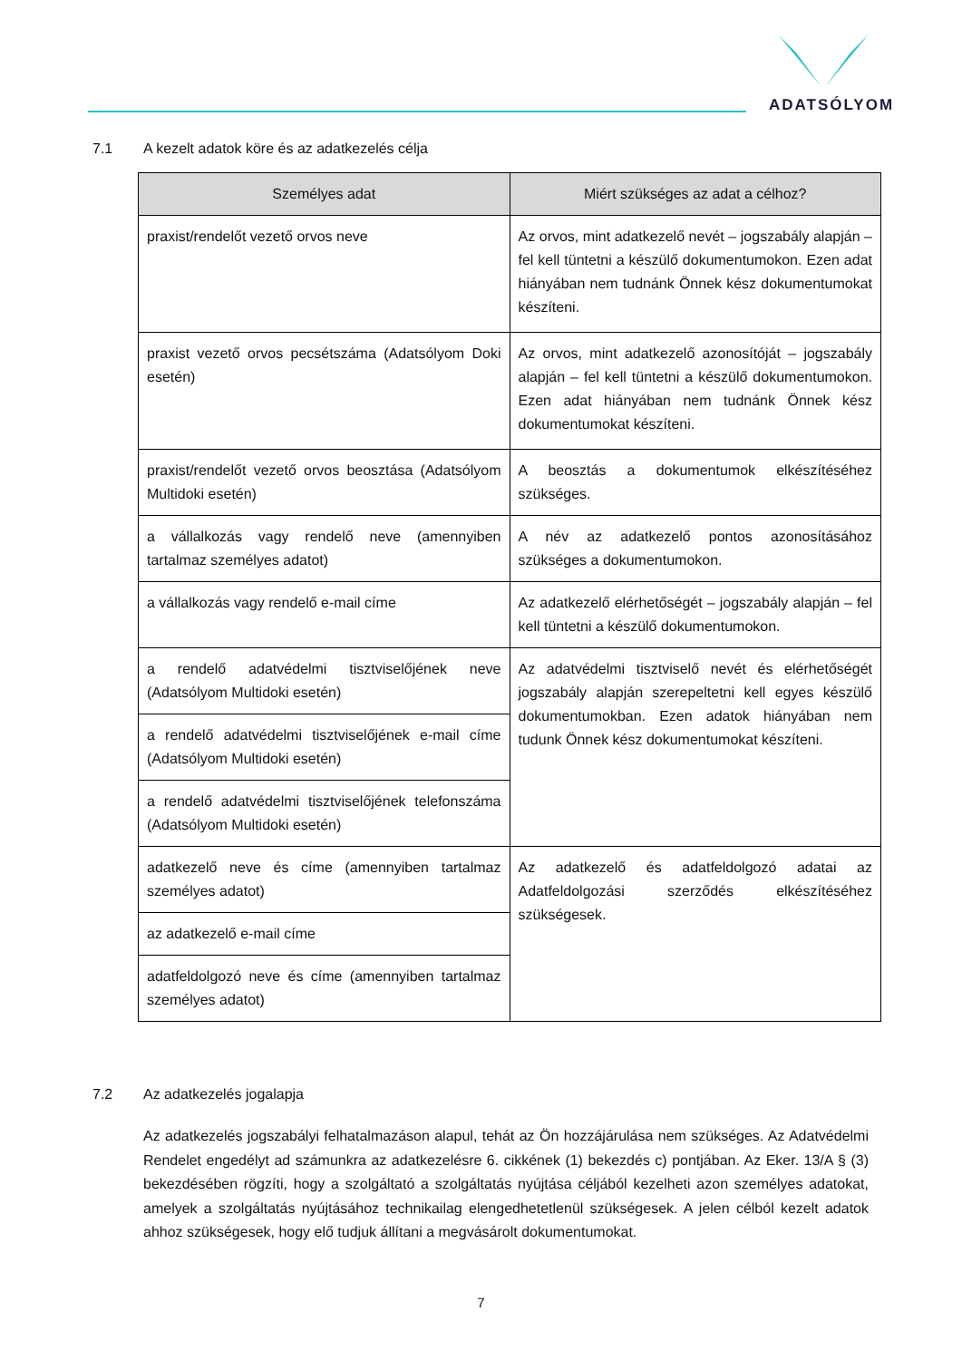ADATSÓLYOM
7.1 A kezelt adatok köre és az adatkezelés célja
| Személyes adat | Miért szükséges az adat a célhoz? |
| --- | --- |
| praxist/rendelőt vezető orvos neve | Az orvos, mint adatkezelő nevét – jogszabály alapján – fel kell tüntetni a készülő dokumentumokon. Ezen adat hiányában nem tudnánk Önnek kész dokumentumokat készíteni. |
| praxist vezető orvos pecsétszáma (Adatsólyom Doki esetén) | Az orvos, mint adatkezelő azonosítóját – jogszabály alapján – fel kell tüntetni a készülő dokumentumokon. Ezen adat hiányában nem tudnánk Önnek kész dokumentumokat készíteni. |
| praxist/rendelőt vezető orvos beosztása (Adatsólyom Multidoki esetén) | A beosztás a dokumentumok elkészítéséhez szükséges. |
| a vállalkozás vagy rendelő neve (amennyiben tartalmaz személyes adatot) | A név az adatkezelő pontos azonosításához szükséges a dokumentumokon. |
| a vállalkozás vagy rendelő e-mail címe | Az adatkezelő elérhetőségét – jogszabály alapján – fel kell tüntetni a készülő dokumentumokon. |
| a rendelő adatvédelmi tisztviselőjének neve (Adatsólyom Multidoki esetén) | Az adatvédelmi tisztviselő nevét és elérhetőségét jogszabály alapján szerepeltetni kell egyes készülő dokumentumokban. Ezen adatok hiányában nem tudunk Önnek kész dokumentumokat készíteni. |
| a rendelő adatvédelmi tisztviselőjének e-mail címe (Adatsólyom Multidoki esetén) | |
| a rendelő adatvédelmi tisztviselőjének telefonszáma (Adatsólyom Multidoki esetén) | |
| adatkezelő neve és címe (amennyiben tartalmaz személyes adatot) | Az adatkezelő és adatfeldolgozó adatai az Adatfeldolgozási szerződés elkészítéséhez szükségesek. |
| az adatkezelő e-mail címe | |
| adatfeldolgozó neve és címe (amennyiben tartalmaz személyes adatot) | |
7.2 Az adatkezelés jogalapja
Az adatkezelés jogszabályi felhatalmazáson alapul, tehát az Ön hozzájárulása nem szükséges. Az Adatvédelmi Rendelet engedélyt ad számunkra az adatkezelésre 6. cikkének (1) bekezdés c) pontjában. Az Eker. 13/A § (3) bekezdésében rögzíti, hogy a szolgáltató a szolgáltatás nyújtása céljából kezelheti azon személyes adatokat, amelyek a szolgáltatás nyújtásához technikailag elengedhetetlenül szükségesek. A jelen célból kezelt adatok ahhoz szükségesek, hogy elő tudjuk állítani a megvásárolt dokumentumokat.
7